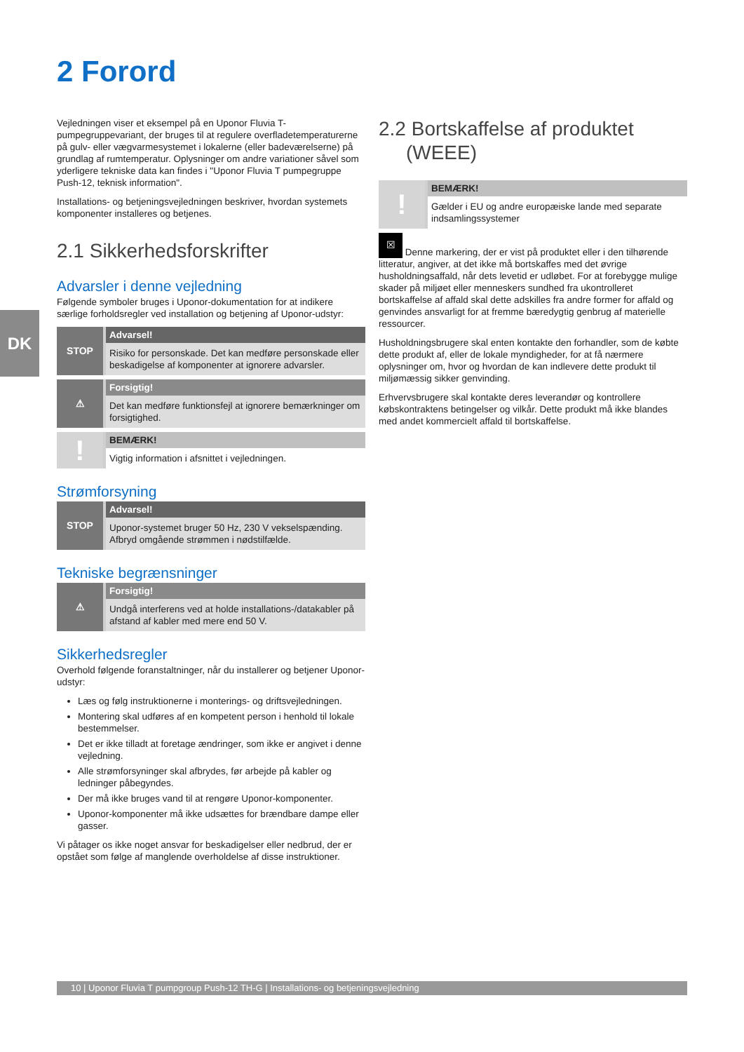DK
2 Forord
Vejledningen viser et eksempel på en Uponor Fluvia T-pumpegruppevariant, der bruges til at regulere overfladetemperaturerne på gulv- eller vægvarmesystemet i lokalerne (eller badeværelserne) på grundlag af rumtemperatur. Oplysninger om andre variationer såvel som yderligere tekniske data kan findes i "Uponor Fluvia T pumpegruppe Push-12, teknisk information".
Installations- og betjeningsvejledningen beskriver, hvordan systemets komponenter installeres og betjenes.
2.1 Sikkerhedsforskrifter
Advarsler i denne vejledning
Følgende symboler bruges i Uponor-dokumentation for at indikere særlige forholdsregler ved installation og betjening af Uponor-udstyr:
STOP
Advarsel!
Risiko for personskade. Det kan medføre personskade eller beskadigelse af komponenter at ignorere advarsler.
⚠
Forsigtig!
Det kan medføre funktionsfejl at ignorere bemærkninger om forsigtighed.
!
BEMÆRK!
Vigtig information i afsnittet i vejledningen.
Strømforsyning
STOP
Advarsel!
Uponor-systemet bruger 50 Hz, 230 V vekselspænding. Afbryd omgående strømmen i nødstilfælde.
Tekniske begrænsninger
⚠
Forsigtig!
Undgå interferens ved at holde installations-/datakabler på afstand af kabler med mere end 50 V.
Sikkerhedsregler
Overhold følgende foranstaltninger, når du installerer og betjener Uponor-udstyr:
Læs og følg instruktionerne i monterings- og driftsvejledningen.
Montering skal udføres af en kompetent person i henhold til lokale bestemmelser.
Det er ikke tilladt at foretage ændringer, som ikke er angivet i denne vejledning.
Alle strømforsyninger skal afbrydes, før arbejde på kabler og ledninger påbegyndes.
Der må ikke bruges vand til at rengøre Uponor-komponenter.
Uponor-komponenter må ikke udsættes for brændbare dampe eller gasser.
Vi påtager os ikke noget ansvar for beskadigelser eller nedbrud, der er opstået som følge af manglende overholdelse af disse instruktioner.
2.2 Bortskaffelse af produktet
(WEEE)
!
BEMÆRK!
Gælder i EU og andre europæiske lande med separate indsamlingssystemer
☒ Denne markering, der er vist på produktet eller i den tilhørende litteratur, angiver, at det ikke må bortskaffes med det øvrige husholdningsaffald, når dets levetid er udløbet. For at forebygge mulige skader på miljøet eller menneskers sundhed fra ukontrolleret bortskaffelse af affald skal dette adskilles fra andre former for affald og genvindes ansvarligt for at fremme bæredygtig genbrug af materielle ressourcer.
Husholdningsbrugere skal enten kontakte den forhandler, som de købte dette produkt af, eller de lokale myndigheder, for at få nærmere oplysninger om, hvor og hvordan de kan indlevere dette produkt til miljømæssig sikker genvinding.
Erhvervsbrugere skal kontakte deres leverandør og kontrollere købskontraktens betingelser og vilkår. Dette produkt må ikke blandes med andet kommercielt affald til bortskaffelse.
10 | Uponor Fluvia T pumpgroup Push-12 TH-G | Installations- og betjeningsvejledning